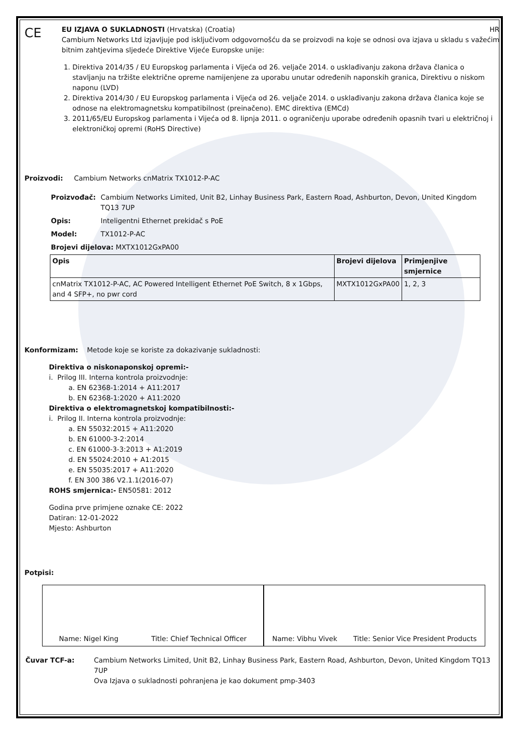CE
EU IZJAVA O SUKLADNOSTI (Hrvatska) (Croatia) HR
Cambium Networks Ltd izjavljuje pod isključivom odgovornošću da se proizvodi na koje se odnosi ova izjava u skladu s važećim bitnim zahtjevima sljedeće Direktive Vijeće Europske unije:
1. Direktiva 2014/35 / EU Europskog parlamenta i Vijeća od 26. veljače 2014. o usklađivanju zakona država članica o stavljanju na tržište električne opreme namijenjene za uporabu unutar određenih naponskih granica, Direktivu o niskom naponu (LVD)
2. Direktiva 2014/30 / EU Europskog parlamenta i Vijeća od 26. veljače 2014. o usklađivanju zakona država članica koje se odnose na elektromagnetsku kompatibilnost (preinačeno). EMC direktiva (EMCd)
3. 2011/65/EU Europskog parlamenta i Vijeća od 8. lipnja 2011. o ograničenju uporabe određenih opasnih tvari u električnoj i elektroničkoj opremi (RoHS Directive)
Proizvodi: Cambium Networks cnMatrix TX1012-P-AC
| Proizvođač: | Cambium Networks Limited, Unit B2, Linhay Business Park, Eastern Road, Ashburton, Devon, United Kingdom TQ13 7UP |
| Opis: | Inteligentni Ethernet prekidač s PoE |
| Model: | TX1012-P-AC |
| Brojevi dijelova: MXTX1012GxPA00 | |
| Opis | Brojevi dijelova | Primjenjive smjernice |
| --- | --- | --- |
| cnMatrix TX1012-P-AC, AC Powered Intelligent Ethernet PoE Switch, 8 x 1Gbps, and 4 SFP+, no pwr cord | MXTX1012GxPA00 | 1, 2, 3 |
Konformizam: Metode koje se koriste za dokazivanje sukladnosti:
Direktiva o niskonaponskoj opremi:-
i. Prilog III. Interna kontrola proizvodnje:
a. EN 62368-1:2014 + A11:2017
b. EN 62368-1:2020 + A11:2020
Direktiva o elektromagnetskoj kompatibilnosti:-
i. Prilog II. Interna kontrola proizvodnje:
a. EN 55032:2015 + A11:2020
b. EN 61000-3-2:2014
c. EN 61000-3-3:2013 + A1:2019
d. EN 55024:2010 + A1:2015
e. EN 55035:2017 + A11:2020
f. EN 300 386 V2.1.1(2016-07)
ROHS smjernica:- EN50581: 2012
Godina prve primjene oznake CE: 2022
Datiran: 12-01-2022
Mjesto: Ashburton
Potpisi:
Name: Nigel King Title: Chief Technical Officer
Name: Vibhu Vivek Title: Senior Vice President Products
| Čuvar TCF-a: | Cambium Networks Limited, Unit B2, Linhay Business Park, Eastern Road, Ashburton, Devon, United Kingdom TQ13 7UP Ova Izjava o sukladnosti pohranjena je kao dokument pmp-3403 |